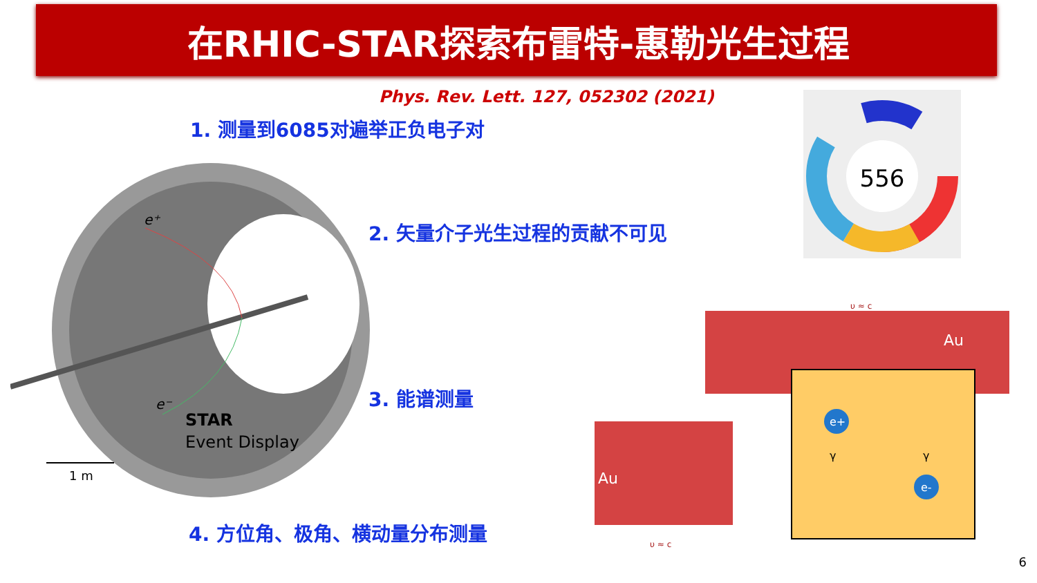在RHIC-STAR探索布雷特-惠勒光生过程
Phys. Rev. Lett. 127, 052302 (2021)
1. 测量到6085对遍举正负电子对
2. 矢量介子光生过程的贡献不可见
3. 能谱测量
4. 方位角、极角、横动量分布测量
e⁺
e⁻
STAR
Event Display
1 m
556
υ ≈ c
Au
Au
e+
e-
γ
γ
υ ≈ c
6